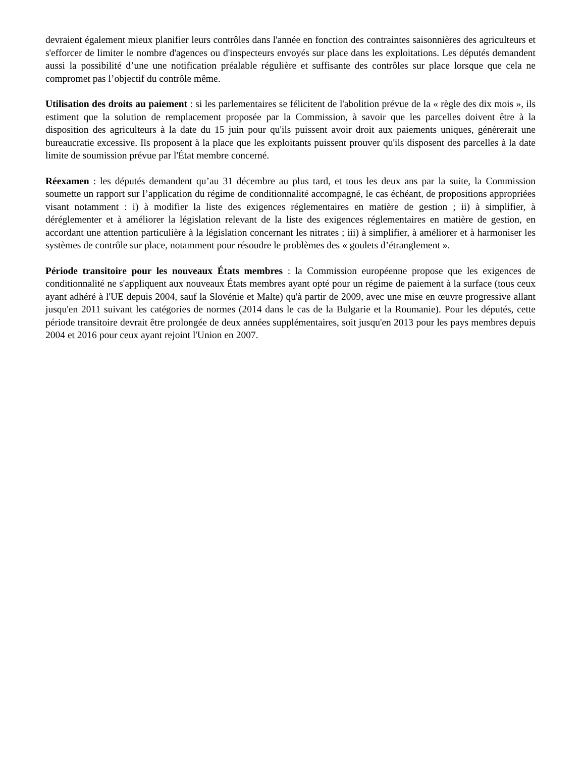devraient également mieux planifier leurs contrôles dans l'année en fonction des contraintes saisonnières des agriculteurs et s'efforcer de limiter le nombre d'agences ou d'inspecteurs envoyés sur place dans les exploitations. Les députés demandent aussi la possibilité d’une une notification préalable régulière et suffisante des contrôles sur place lorsque que cela ne compromet pas l’objectif du contrôle même.
Utilisation des droits au paiement : si les parlementaires se félicitent de l'abolition prévue de la « règle des dix mois », ils estiment que la solution de remplacement proposée par la Commission, à savoir que les parcelles doivent être à la disposition des agriculteurs à la date du 15 juin pour qu'ils puissent avoir droit aux paiements uniques, génèrerait une bureaucratie excessive. Ils proposent à la place que les exploitants puissent prouver qu'ils disposent des parcelles à la date limite de soumission prévue par l'État membre concerné.
Réexamen : les députés demandent qu’au 31 décembre au plus tard, et tous les deux ans par la suite, la Commission soumette un rapport sur l’application du régime de conditionnalité accompagné, le cas échéant, de propositions appropriées visant notamment : i) à modifier la liste des exigences réglementaires en matière de gestion ; ii) à simplifier, à déréglementer et à améliorer la législation relevant de la liste des exigences réglementaires en matière de gestion, en accordant une attention particulière à la législation concernant les nitrates ; iii) à simplifier, à améliorer et à harmoniser les systèmes de contrôle sur place, notamment pour résoudre le problèmes des « goulets d’étranglement ».
Période transitoire pour les nouveaux États membres : la Commission européenne propose que les exigences de conditionnalité ne s'appliquent aux nouveaux États membres ayant opté pour un régime de paiement à la surface (tous ceux ayant adhéré à l'UE depuis 2004, sauf la Slovénie et Malte) qu'à partir de 2009, avec une mise en œuvre progressive allant jusqu'en 2011 suivant les catégories de normes (2014 dans le cas de la Bulgarie et la Roumanie). Pour les députés, cette période transitoire devrait être prolongée de deux années supplémentaires, soit jusqu'en 2013 pour les pays membres depuis 2004 et 2016 pour ceux ayant rejoint l'Union en 2007.